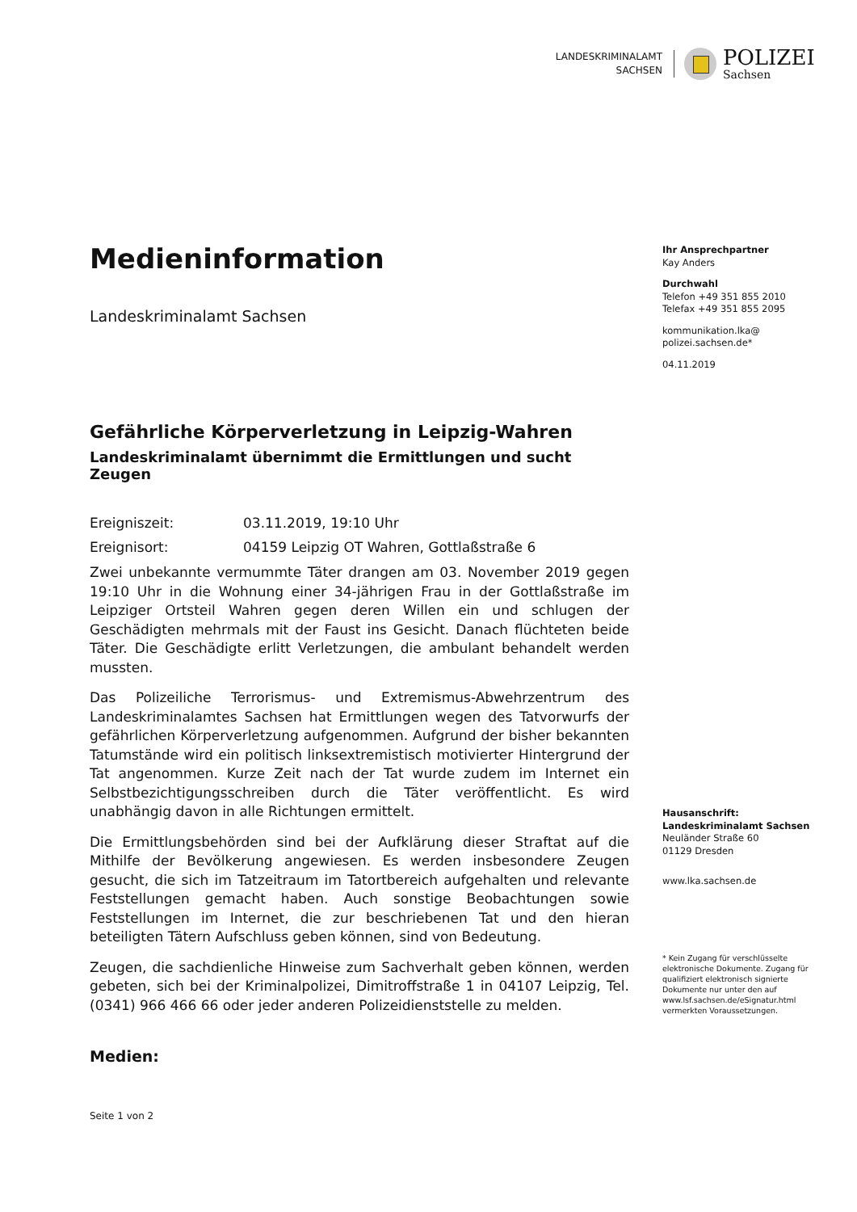LANDESKRIMINALAMT
SACHSEN
POLIZEI
Sachsen
Medieninformation
Landeskriminalamt Sachsen
Gefährliche Körperverletzung in Leipzig-Wahren
Landeskriminalamt übernimmt die Ermittlungen und sucht Zeugen
Ereigniszeit: 03.11.2019, 19:10 Uhr
Ereignisort: 04159 Leipzig OT Wahren, Gottlaßstraße 6
Zwei unbekannte vermummte Täter drangen am 03. November 2019 gegen 19:10 Uhr in die Wohnung einer 34-jährigen Frau in der Gottlaßstraße im Leipziger Ortsteil Wahren gegen deren Willen ein und schlugen der Geschädigten mehrmals mit der Faust ins Gesicht. Danach flüchteten beide Täter. Die Geschädigte erlitt Verletzungen, die ambulant behandelt werden mussten.
Das Polizeiliche Terrorismus- und Extremismus-Abwehrzentrum des Landeskriminalamtes Sachsen hat Ermittlungen wegen des Tatvorwurfs der gefährlichen Körperverletzung aufgenommen. Aufgrund der bisher bekannten Tatumstände wird ein politisch linksextremistisch motivierter Hintergrund der Tat angenommen. Kurze Zeit nach der Tat wurde zudem im Internet ein Selbstbezichtigungsschreiben durch die Täter veröffentlicht. Es wird unabhängig davon in alle Richtungen ermittelt.
Die Ermittlungsbehörden sind bei der Aufklärung dieser Straftat auf die Mithilfe der Bevölkerung angewiesen. Es werden insbesondere Zeugen gesucht, die sich im Tatzeitraum im Tatortbereich aufgehalten und relevante Feststellungen gemacht haben. Auch sonstige Beobachtungen sowie Feststellungen im Internet, die zur beschriebenen Tat und den hieran beteiligten Tätern Aufschluss geben können, sind von Bedeutung.
Zeugen, die sachdienliche Hinweise zum Sachverhalt geben können, werden gebeten, sich bei der Kriminalpolizei, Dimitroffstraße 1 in 04107 Leipzig, Tel. (0341) 966 466 66 oder jeder anderen Polizeidienststelle zu melden.
Medien:
Seite 1 von 2
Ihr Ansprechpartner
Kay Anders
Durchwahl
Telefon +49 351 855 2010
Telefax +49 351 855 2095
kommunikation.lka@
polizei.sachsen.de*
04.11.2019
Hausanschrift:
Landeskriminalamt Sachsen
Neuländer Straße 60
01129 Dresden
www.lka.sachsen.de
* Kein Zugang für verschlüsselte elektronische Dokumente. Zugang für qualifiziert elektronisch signierte Dokumente nur unter den auf www.lsf.sachsen.de/eSignatur.html vermerkten Voraussetzungen.